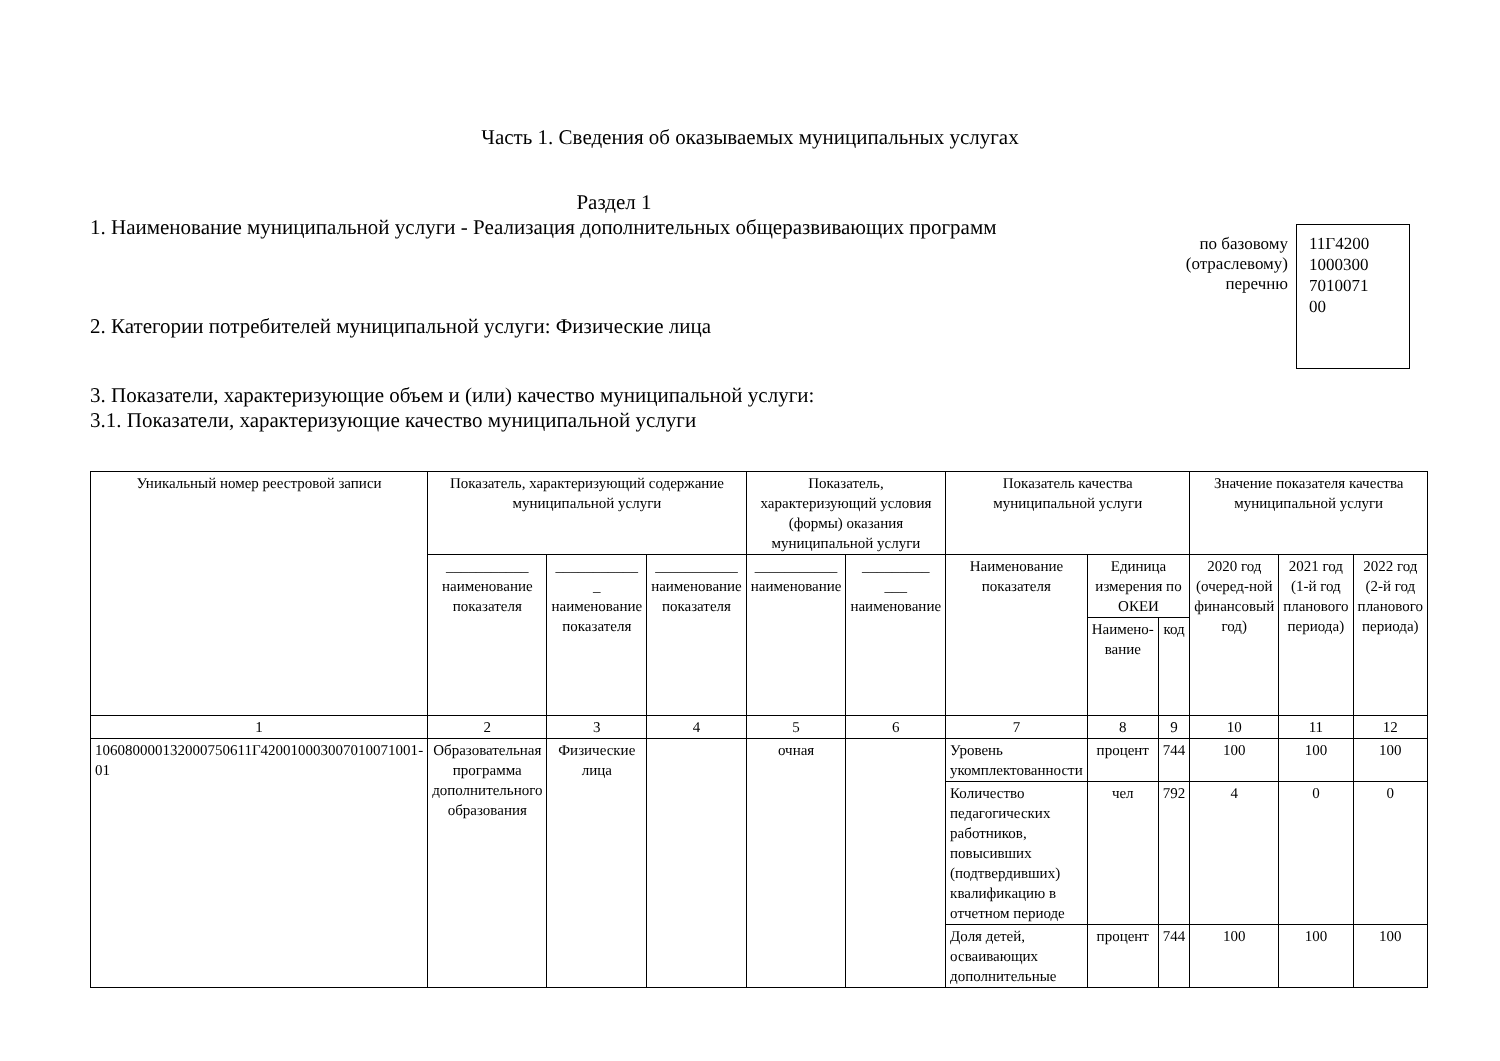Часть 1. Сведения об оказываемых муниципальных услугах
Раздел 1
1. Наименование муниципальной услуги - Реализация дополнительных общеразвивающих программ
2. Категории потребителей муниципальной услуги: Физические лица
по базовому
(отраслевому)
перечню
11Г4200
1000300
7010071
00
3. Показатели, характеризующие объем и (или) качество муниципальной услуги:
3.1. Показатели, характеризующие качество муниципальной услуги
| Уникальный номер реестровой записи | Показатель, характеризующий содержание муниципальной услуги | | | Показатель, характеризующий условия (формы) оказания муниципальной услуги | | Показатель качества муниципальной услуги | | | Значение показателя качества муниципальной услуги | | |
| --- | --- | --- | --- | --- | --- | --- | --- | --- | --- | --- | --- |
| | ___________ наименование показателя | ___________ _ наименование показателя | ___________ наименование показателя | ___________ наименование | _________ ___ наименование | Наименование показателя | Единица измерения по ОКЕИ | | 2020 год (очеред-ной финансовый год) | 2021 год (1-й год планового периода) | 2022 год (2-й год планового периода) |
| | | | | | | | Наимено­вание | код | | | |
| 1 | 2 | 3 | 4 | 5 | 6 | 7 | 8 | 9 | 10 | 11 | 12 |
| 106080000132000750611Г420010003007010071001­01 | Образовательная программа дополнительного образования | Физические лица | | очная | | Уровень укомплектованности | процент | 744 | 100 | 100 | 100 |
| | | | | | | Количество педагогических работников, повысивших (подтвердивших) квалификацию в отчетном периоде | чел | 792 | 4 | 0 | 0 |
| | | | | | | Доля детей, осваивающих дополнительные | процент | 744 | 100 | 100 | 100 |